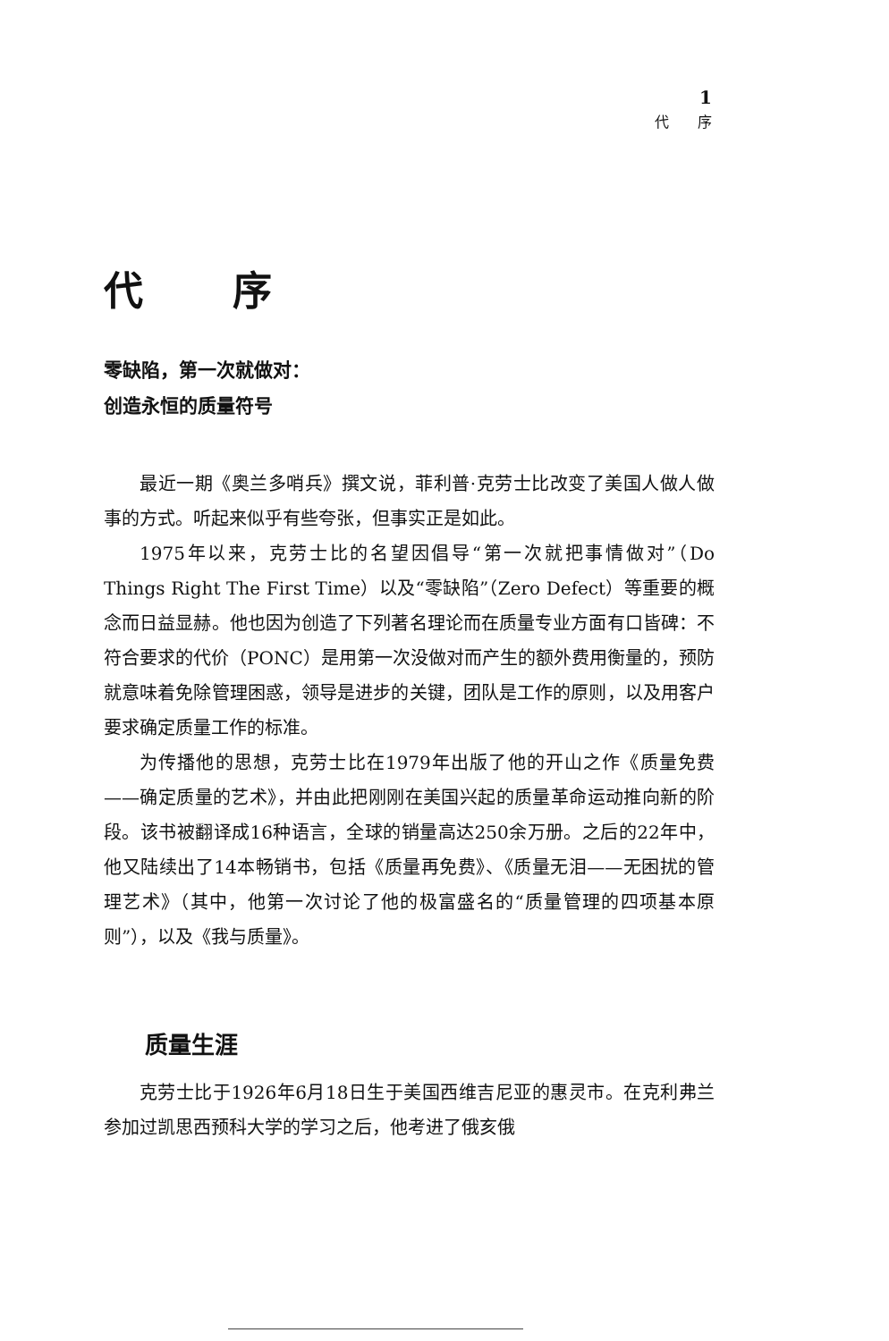1
代　　序
代序
零缺陷，第一次就做对：
创造永恒的质量符号
最近一期《奥兰多哨兵》撰文说，菲利普·克劳士比改变了美国人做人做事的方式。听起来似乎有些夸张，但事实正是如此。
1975年以来，克劳士比的名望因倡导“第一次就把事情做对”（Do Things Right The First Time）以及“零缺陷”（Zero Defect）等重要的概念而日益显赫。他也因为创造了下列著名理论而在质量专业方面有口皆碑：不符合要求的代价（PONC）是用第一次没做对而产生的额外费用衡量的，预防就意味着免除管理困惑，领导是进步的关键，团队是工作的原则，以及用客户要求确定质量工作的标准。
为传播他的思想，克劳士比在1979年出版了他的开山之作《质量免费——确定质量的艺术》，并由此把刚刚在美国兴起的质量革命运动推向新的阶段。该书被翻译成16种语言，全球的销量高达250余万册。之后的22年中，他又陆续出了14本畅销书，包括《质量再免费》、《质量无泪——无困扰的管理艺术》（其中，他第一次讨论了他的极富盛名的“质量管理的四项基本原则”），以及《我与质量》。
质量生涯
克劳士比于1926年6月18日生于美国西维吉尼亚的惠灵市。在克利弗兰参加过凯思西预科大学的学习之后，他考进了俄亥俄